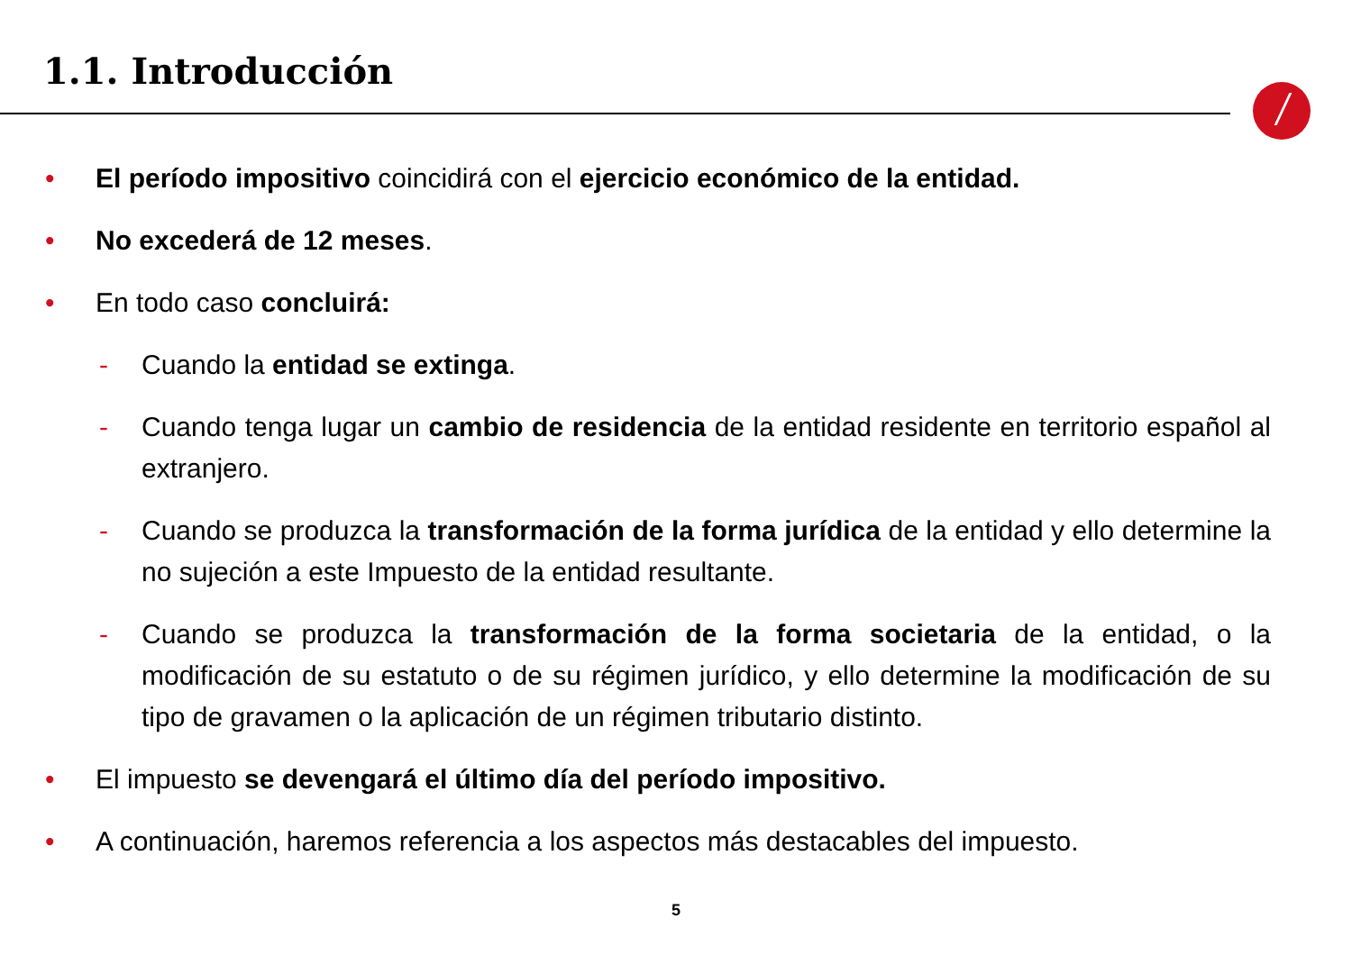1.1. Introducción
• El período impositivo coincidirá con el ejercicio económico de la entidad.
• No excederá de 12 meses.
• En todo caso concluirá:
- Cuando la entidad se extinga.
- Cuando tenga lugar un cambio de residencia de la entidad residente en territorio español al extranjero.
- Cuando se produzca la transformación de la forma jurídica de la entidad y ello determine la no sujeción a este Impuesto de la entidad resultante.
- Cuando se produzca la transformación de la forma societaria de la entidad, o la modificación de su estatuto o de su régimen jurídico, y ello determine la modificación de su tipo de gravamen o la aplicación de un régimen tributario distinto.
• El impuesto se devengará el último día del período impositivo.
• A continuación, haremos referencia a los aspectos más destacables del impuesto.
5